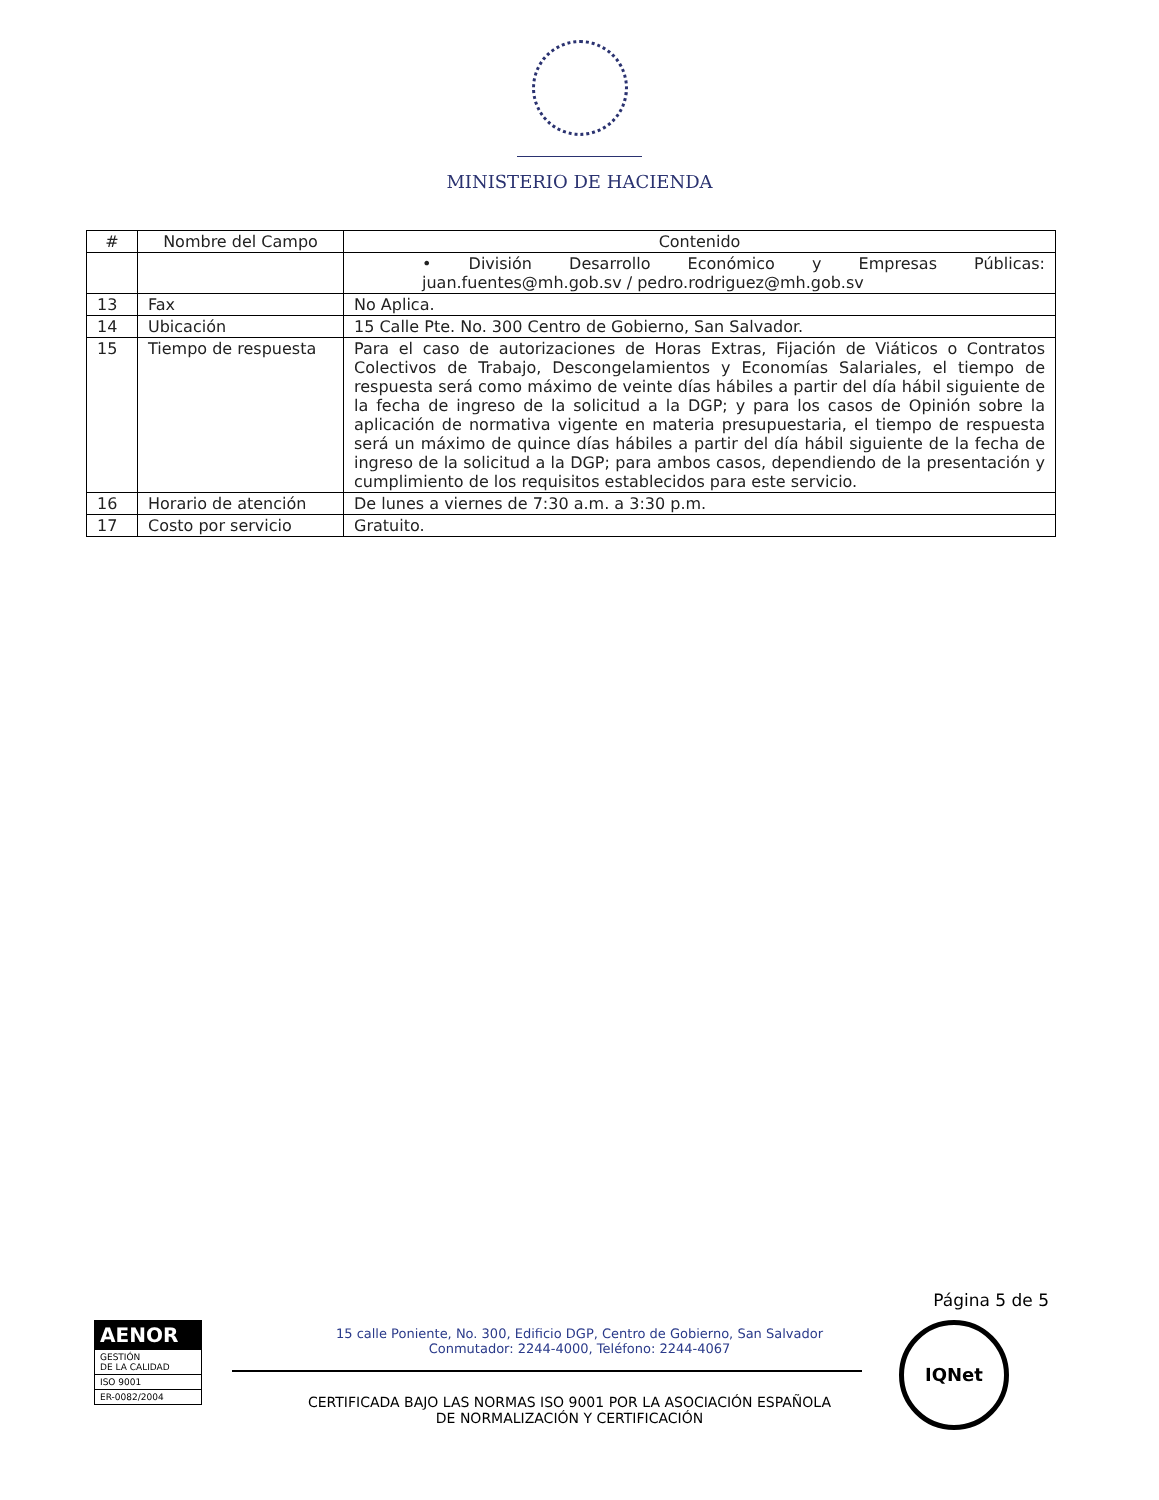MINISTERIO DE HACIENDA
| # | Nombre del Campo | Contenido |
| --- | --- | --- |
| | | • División Desarrollo Económico y Empresas Públicas: juan.fuentes@mh.gob.sv / pedro.rodriguez@mh.gob.sv |
| 13 | Fax | No Aplica. |
| 14 | Ubicación | 15 Calle Pte. No. 300 Centro de Gobierno, San Salvador. |
| 15 | Tiempo de respuesta | Para el caso de autorizaciones de Horas Extras, Fijación de Viáticos o Contratos Colectivos de Trabajo, Descongelamientos y Economías Salariales, el tiempo de respuesta será como máximo de veinte días hábiles a partir del día hábil siguiente de la fecha de ingreso de la solicitud a la DGP; y para los casos de Opinión sobre la aplicación de normativa vigente en materia presupuestaria, el tiempo de respuesta será un máximo de quince días hábiles a partir del día hábil siguiente de la fecha de ingreso de la solicitud a la DGP; para ambos casos, dependiendo de la presentación y cumplimiento de los requisitos establecidos para este servicio. |
| 16 | Horario de atención | De lunes a viernes de 7:30 a.m. a 3:30 p.m. |
| 17 | Costo por servicio | Gratuito. |
Página 5 de 5
AENOR
GESTIÓN
DE LA CALIDAD
ISO 9001
ER-0082/2004
15 calle Poniente, No. 300, Edificio DGP, Centro de Gobierno, San Salvador
Conmutador: 2244-4000, Teléfono: 2244-4067
CERTIFICADA BAJO LAS NORMAS ISO 9001 POR LA ASOCIACIÓN ESPAÑOLA
DE NORMALIZACIÓN Y CERTIFICACIÓN
IQNet